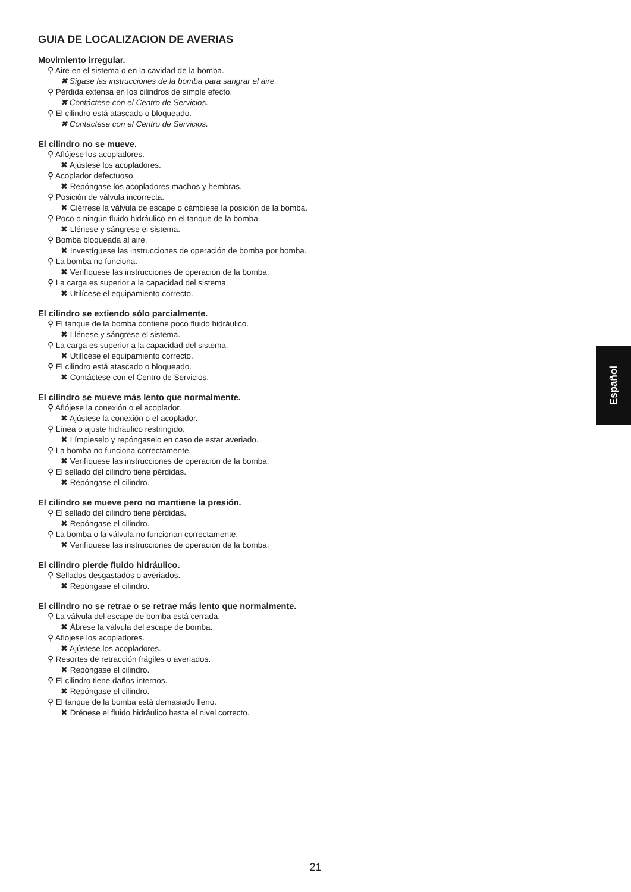GUIA DE LOCALIZACION DE AVERIAS
Movimiento irregular.
⚲ Aire en el sistema o en la cavidad de la bomba.
✖ Sígase las instrucciones de la bomba para sangrar el aire.
⚲ Pérdida extensa en los cilindros de simple efecto.
✖ Contáctese con el Centro de Servicios.
⚲ El cilindro está atascado o bloqueado.
✖ Contáctese con el Centro de Servicios.
El cilindro no se mueve.
⚲ Aflójese los acopladores.
✖ Ajústese los acopladores.
⚲ Acoplador defectuoso.
✖ Repóngase los acopladores machos y hembras.
⚲ Posición de válvula incorrecta.
✖ Ciérrese la válvula de escape o cámbiese la posición de la bomba.
⚲ Poco o ningún fluido hidráulico en el tanque de la bomba.
✖ Llénese y sángrese el sistema.
⚲ Bomba bloqueada al aire.
✖ Investíguese las instrucciones de operación de bomba por bomba.
⚲ La bomba no funciona.
✖ Verifíquese las instrucciones de operación de la bomba.
⚲ La carga es superior a la capacidad del sistema.
✖ Utilícese el equipamiento correcto.
El cilindro se extiendo sólo parcialmente.
⚲ El tanque de la bomba contiene poco fluido hidráulico.
✖ Llénese y sángrese el sistema.
⚲ La carga es superior a la capacidad del sistema.
✖ Utilícese el equipamiento correcto.
⚲ El cilindro está atascado o bloqueado.
✖ Contáctese con el Centro de Servicios.
El cilindro se mueve más lento que normalmente.
⚲ Aflójese la conexión o el acoplador.
✖ Ajústese la conexión o el acoplador.
⚲ Línea o ajuste hidráulico restringido.
✖ Límpieselo y repóngaselo en caso de estar averiado.
⚲ La bomba no funciona correctamente.
✖ Verifíquese las instrucciones de operación de la bomba.
⚲ El sellado del cilindro tiene pérdidas.
✖ Repóngase el cilindro.
El cilindro se mueve pero no mantiene la presión.
⚲ El sellado del cilindro tiene pérdidas.
✖ Repóngase el cilindro.
⚲ La bomba o la válvula no funcionan correctamente.
✖ Verifíquese las instrucciones de operación de la bomba.
El cilindro pierde fluido hidráulico.
⚲ Sellados desgastados o averiados.
✖ Repóngase el cilindro.
El cilindro no se retrae o se retrae más lento que normalmente.
⚲ La válvula del escape de bomba está cerrada.
✖ Ábrese la válvula del escape de bomba.
⚲ Aflójese los acopladores.
✖ Ajústese los acopladores.
⚲ Resortes de retracción frágiles o averiados.
✖ Repóngase el cilindro.
⚲ El cilindro tiene daños internos.
✖ Repóngase el cilindro.
⚲ El tanque de la bomba está demasiado lleno.
✖ Drénese el fluido hidráulico hasta el nivel correcto.
Español
21